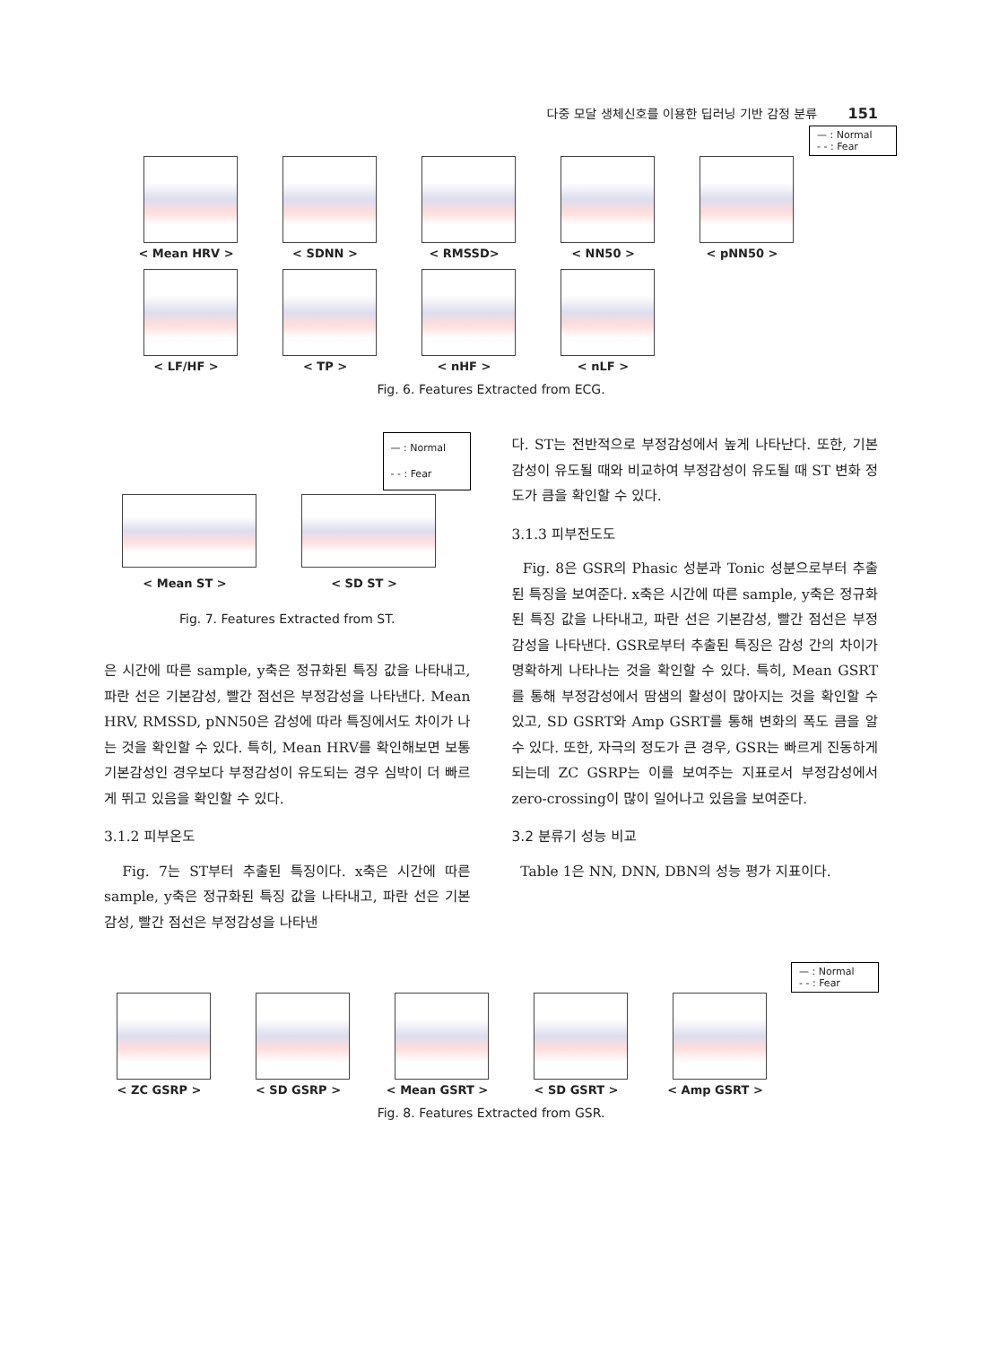다중 모달 생체신호를 이용한 딥러닝 기반 감정 분류 151
— : Normal
- - : Fear
< Mean HRV > < SDNN > < RMSSD> < NN50 > < pNN50 >
< LF/HF > < TP > < nHF > < nLF >
Fig. 6. Features Extracted from ECG.
— : Normal
- - : Fear
< Mean ST > < SD ST >
Fig. 7. Features Extracted from ST.
은 시간에 따른 sample, y축은 정규화된 특징 값을 나타내고, 파란 선은 기본감성, 빨간 점선은 부정감성을 나타낸다. Mean HRV, RMSSD, pNN50은 감성에 따라 특징에서도 차이가 나는 것을 확인할 수 있다. 특히, Mean HRV를 확인해보면 보통 기본감성인 경우보다 부정감성이 유도되는 경우 심박이 더 빠르게 뛰고 있음을 확인할 수 있다.
3.1.2 피부온도
Fig. 7는 ST부터 추출된 특징이다. x축은 시간에 따른 sample, y축은 정규화된 특징 값을 나타내고, 파란 선은 기본감성, 빨간 점선은 부정감성을 나타낸
다. ST는 전반적으로 부정감성에서 높게 나타난다. 또한, 기본감성이 유도될 때와 비교하여 부정감성이 유도될 때 ST 변화 정도가 큼을 확인할 수 있다.
3.1.3 피부전도도
Fig. 8은 GSR의 Phasic 성분과 Tonic 성분으로부터 추출된 특징을 보여준다. x축은 시간에 따른 sample, y축은 정규화된 특징 값을 나타내고, 파란 선은 기본감성, 빨간 점선은 부정감성을 나타낸다. GSR로부터 추출된 특징은 감성 간의 차이가 명확하게 나타나는 것을 확인할 수 있다. 특히, Mean GSRT를 통해 부정감성에서 땀샘의 활성이 많아지는 것을 확인할 수 있고, SD GSRT와 Amp GSRT를 통해 변화의 폭도 큼을 알 수 있다. 또한, 자극의 정도가 큰 경우, GSR는 빠르게 진동하게 되는데 ZC GSRP는 이를 보여주는 지표로서 부정감성에서 zero-crossing이 많이 일어나고 있음을 보여준다.
3.2 분류기 성능 비교
Table 1은 NN, DNN, DBN의 성능 평가 지표이다.
— : Normal
- - : Fear
< ZC GSRP > < SD GSRP > < Mean GSRT > < SD GSRT > < Amp GSRT >
Fig. 8. Features Extracted from GSR.